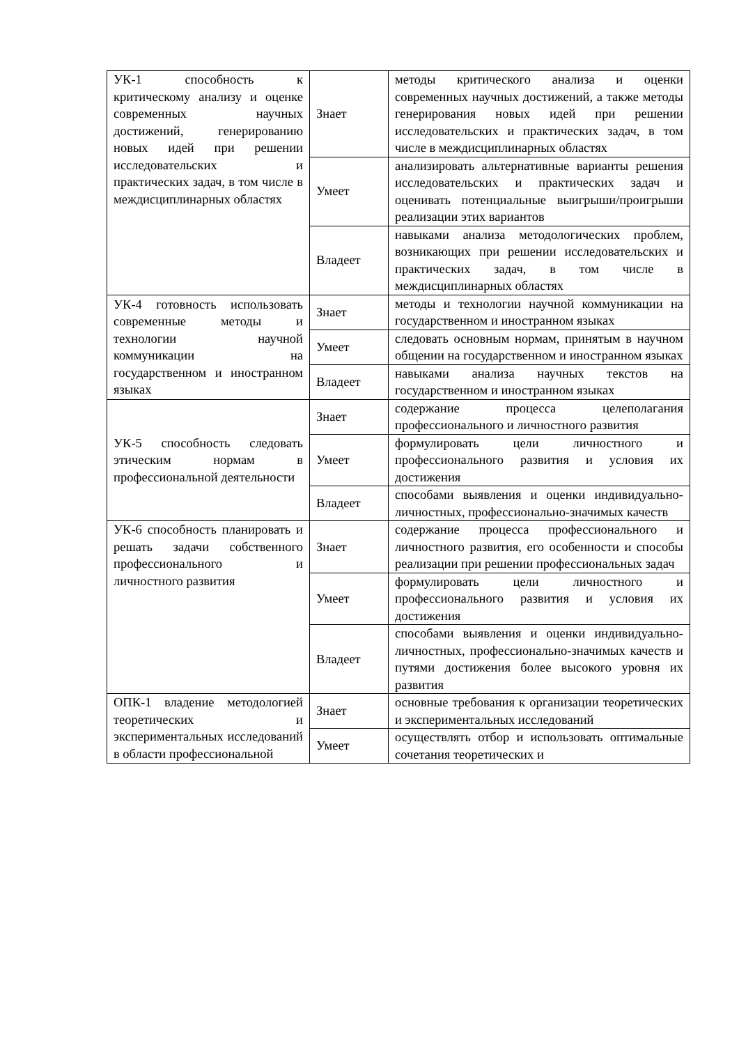| УК-1 способность к критическому анализу и оценке современных научных достижений, генерированию новых идей при решении исследовательских и практических задач, в том числе в междисциплинарных областях | Знает | методы критического анализа и оценки современных научных достижений, а также методы генерирования новых идей при решении исследовательских и практических задач, в том числе в междисциплинарных областях |
| | Умеет | анализировать альтернативные варианты решения исследовательских и практических задач и оценивать потенциальные выигрыши/проигрыши реализации этих вариантов |
| | Владеет | навыками анализа методологических проблем, возникающих при решении исследовательских и практических задач, в том числе в междисциплинарных областях |
| УК-4 готовность использовать современные методы и технологии научной коммуникации на государственном и иностранном языках | Знает | методы и технологии научной коммуникации на государственном и иностранном языках |
| | Умеет | следовать основным нормам, принятым в научном общении на государственном и иностранном языках |
| | Владеет | навыками анализа научных текстов на государственном и иностранном языках |
| УК-5 способность следовать этическим нормам в профессиональной деятельности | Знает | содержание процесса целеполагания профессионального и личностного развития |
| | Умеет | формулировать цели личностного и профессионального развития и условия их достижения |
| | Владеет | способами выявления и оценки индивидуально-личностных, профессионально-значимых качеств |
| УК-6 способность планировать и решать задачи собственного профессионального и личностного развития | Знает | содержание процесса профессионального и личностного развития, его особенности и способы реализации при решении профессиональных задач |
| | Умеет | формулировать цели личностного и профессионального развития и условия их достижения |
| | Владеет | способами выявления и оценки индивидуально-личностных, профессионально-значимых качеств и путями достижения более высокого уровня их развития |
| ОПК-1 владение методологией теоретических и экспериментальных исследований в области профессиональной | Знает | основные требования к организации теоретических и экспериментальных исследований |
| | Умеет | осуществлять отбор и использовать оптимальные сочетания теоретических и |